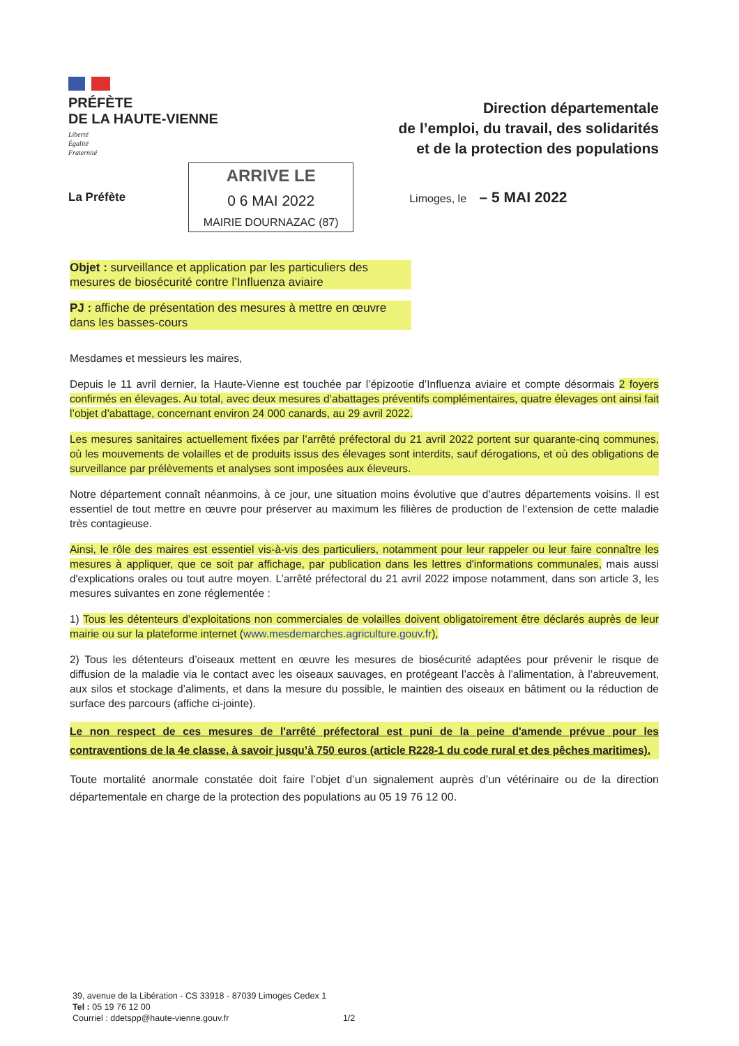PRÉFÈTE
DE LA HAUTE-VIENNE
Liberté
Égalité
Fraternité
Direction départementale
de l’emploi, du travail, des solidarités
et de la protection des populations
La Préfète
ARRIVE LE
0 6 MAI 2022
MAIRIE DOURNAZAC (87)
Limoges, le – 5 MAI 2022
Objet : surveillance et application par les particuliers des mesures de biosécurité contre l’Influenza aviaire
PJ : affiche de présentation des mesures à mettre en œuvre dans les basses-cours
Mesdames et messieurs les maires,
Depuis le 11 avril dernier, la Haute-Vienne est touchée par l’épizootie d’Influenza aviaire et compte désormais 2 foyers confirmés en élevages. Au total, avec deux mesures d’abattages préventifs complémentaires, quatre élevages ont ainsi fait l’objet d’abattage, concernant environ 24 000 canards, au 29 avril 2022.
Les mesures sanitaires actuellement fixées par l’arrêté préfectoral du 21 avril 2022 portent sur quarante-cinq communes, où les mouvements de volailles et de produits issus des élevages sont interdits, sauf dérogations, et où des obligations de surveillance par prélèvements et analyses sont imposées aux éleveurs.
Notre département connaît néanmoins, à ce jour, une situation moins évolutive que d’autres départements voisins. Il est essentiel de tout mettre en œuvre pour préserver au maximum les filières de production de l’extension de cette maladie très contagieuse.
Ainsi, le rôle des maires est essentiel vis-à-vis des particuliers, notamment pour leur rappeler ou leur faire connaître les mesures à appliquer, que ce soit par affichage, par publication dans les lettres d'informations communales, mais aussi d'explications orales ou tout autre moyen. L’arrêté préfectoral du 21 avril 2022 impose notamment, dans son article 3, les mesures suivantes en zone réglementée :
1) Tous les détenteurs d’exploitations non commerciales de volailles doivent obligatoirement être déclarés auprès de leur mairie ou sur la plateforme internet (www.mesdemarches.agriculture.gouv.fr),
2) Tous les détenteurs d’oiseaux mettent en œuvre les mesures de biosécurité adaptées pour prévenir le risque de diffusion de la maladie via le contact avec les oiseaux sauvages, en protégeant l’accès à l’alimentation, à l’abreuvement, aux silos et stockage d’aliments, et dans la mesure du possible, le maintien des oiseaux en bâtiment ou la réduction de surface des parcours (affiche ci-jointe).
Le non respect de ces mesures de l'arrêté préfectoral est puni de la peine d'amende prévue pour les contraventions de la 4e classe, à savoir jusqu’à 750 euros (article R228-1 du code rural et des pêches maritimes).
Toute mortalité anormale constatée doit faire l’objet d’un signalement auprès d’un vétérinaire ou de la direction départementale en charge de la protection des populations au 05 19 76 12 00.
39, avenue de la Libération - CS 33918 - 87039 Limoges Cedex 1
Tel : 05 19 76 12 00
Courriel : ddetspp@haute-vienne.gouv.fr 1/2